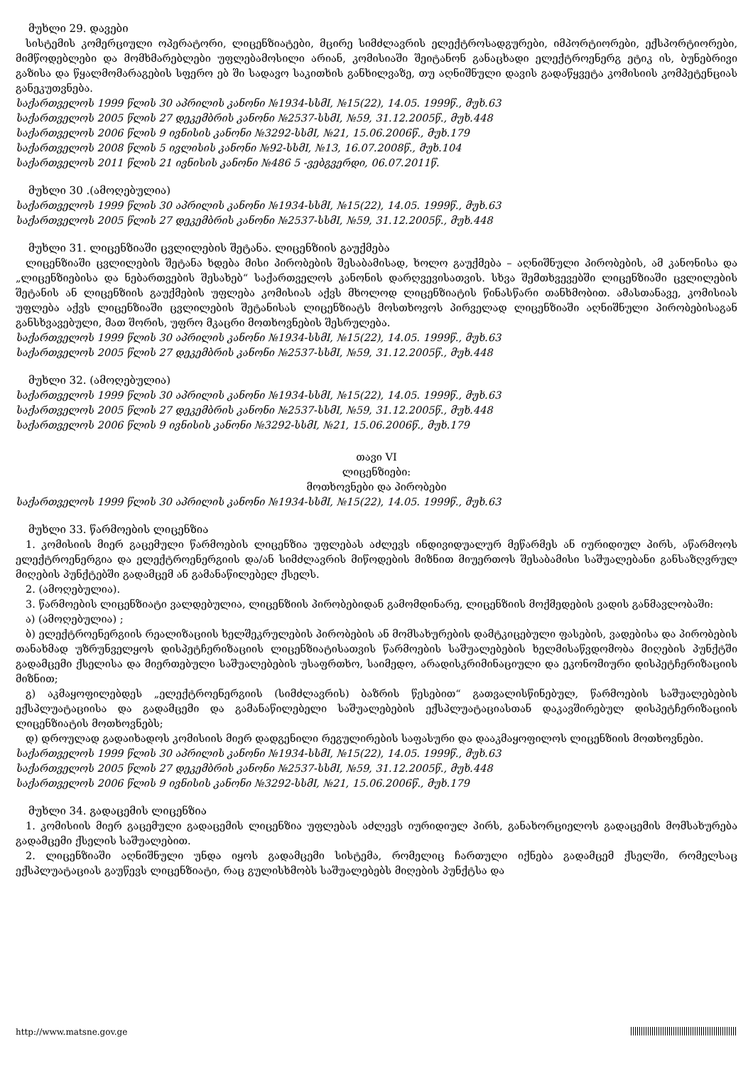მუხლი 29. დავები
სისტემის კომერციული ოპერატორი, ლიცენზიატები, მცირე სიმძლავრის ელექტროსადგურები, იმპორტიორები, ექსპორტიორები, მიმწოდებლები და მომხმარებლები უფლებამოსილი არიან, კომისიაში შეიტანონ განაცხადი ელექტროენერგ ეტიკ ის, ბუნებრივი გაზისა და წყალმომარაგების სფერო ებ ში სადავო საკითხის განხილვაზე, თუ აღნიშნული დავის გადაწყვეტა კომისიის კომპეტენციას განეკუთვნება.
საქართველოს 1999 წლის 30 აპრილის კანონი №1934-სსმI, №15(22), 14.05. 1999წ., მუხ.63
საქართველოს 2005 წლის 27 დეკემბრის კანონი №2537-სსმI, №59, 31.12.2005წ., მუხ.448
საქართველოს 2006 წლის 9 ივნისის კანონი №3292-სსმI, №21, 15.06.2006წ., მუხ.179
საქართველოს 2008 წლის 5 ივლისის კანონი №92-სსმI, №13, 16.07.2008წ., მუხ.104
საქართველოს 2011 წლის 21 ივნისის კანონი №486 5 -ვებგვერდი, 06.07.2011წ.
მუხლი 30 .(ამოღებულია)
საქართველოს 1999 წლის 30 აპრილის კანონი №1934-სსმI, №15(22), 14.05. 1999წ., მუხ.63
საქართველოს 2005 წლის 27 დეკემბრის კანონი №2537-სსმI, №59, 31.12.2005წ., მუხ.448
მუხლი 31. ლიცენზიაში ცვლილების შეტანა. ლიცენზიის გაუქმება
ლიცენზიაში ცვლილების შეტანა ხდება მისი პირობების შესაბამისად, ხოლო გაუქმება – აღნიშნული პირობების, ამ კანონისა და „ლიცენზიებისა და ნებართვების შესახებ“ საქართველოს კანონის დარღვევისათვის. სხვა შემთხვევებში ლიცენზიაში ცვლილების შეტანის ან ლიცენზიის გაუქმების უფლება კომისიას აქვს მხოლოდ ლიცენზიატის წინასწარი თანხმობით. ამასთანავე, კომისიას უფლება აქვს ლიცენზიაში ცვლილების შეტანისას ლიცენზიატს მოსთხოვოს პირველად ლიცენზიაში აღნიშნული პირობებისაგან განსხვავებული, მათ შორის, უფრო მკაცრი მოთხოვნების შესრულება.
საქართველოს 1999 წლის 30 აპრილის კანონი №1934-სსმI, №15(22), 14.05. 1999წ., მუხ.63
საქართველოს 2005 წლის 27 დეკემბრის კანონი №2537-სსმI, №59, 31.12.2005წ., მუხ.448
მუხლი 32. (ამოღებულია)
საქართველოს 1999 წლის 30 აპრილის კანონი №1934-სსმI, №15(22), 14.05. 1999წ., მუხ.63
საქართველოს 2005 წლის 27 დეკემბრის კანონი №2537-სსმI, №59, 31.12.2005წ., მუხ.448
საქართველოს 2006 წლის 9 ივნისის კანონი №3292-სსმI, №21, 15.06.2006წ., მუხ.179
თავი VI
ლიცენზიები:
მოთხოვნები და პირობები
საქართველოს 1999 წლის 30 აპრილის კანონი №1934-სსმI, №15(22), 14.05. 1999წ., მუხ.63
მუხლი 33. წარმოების ლიცენზია
1. კომისიის მიერ გაცემული წარმოების ლიცენზია უფლებას აძლევს ინდივიდუალურ მეწარმეს ან იურიდიულ პირს, აწარმოოს ელექტროენერგია და ელექტროენერგიის და/ან სიმძლავრის მიწოდების მიზნით მიუერთოს შესაბამისი საშუალებანი განსაზღვრულ მიღების პუნქტებში გადამცემ ან გამანაწილებელ ქსელს.
2. (ამოღებულია).
3. წარმოების ლიცენზიატი ვალდებულია, ლიცენზიის პირობებიდან გამომდინარე, ლიცენზიის მოქმედების ვადის განმავლობაში:
ა) (ამოღებულია) ;
ბ) ელექტროენერგიის რეალიზაციის ხელშეკრულების პირობების ან მომსახურების დამტკიცებული ფასების, ვადებისა და პირობების თანახმად უზრუნველყოს დისპეტჩერიზაციის ლიცენზიატისათვის წარმოების საშუალებების ხელმისაწვდომობა მიღების პუნქტში გადამცემი ქსელისა და მიერთებული საშუალებების უსაფრთხო, საიმედო, არადისკრიმინაციული და ეკონომიური დისპეტჩერიზაციის მიზნით;
გ) აკმაყოფილებდეს „ელექტროენერგიის (სიმძლავრის) ბაზრის წესებით“ გათვალისწინებულ, წარმოების საშუალებების ექსპლუატაციისა და გადამცემი და გამანაწილებელი საშუალებების ექსპლუატაციასთან დაკავშირებულ დისპეტჩერიზაციის ლიცენზიატის მოთხოვნებს;
დ) დროულად გადაიხადოს კომისიის მიერ დადგენილი რეგულირების საფასური და დააკმაყოფილოს ლიცენზიის მოთხოვნები.
საქართველოს 1999 წლის 30 აპრილის კანონი №1934-სსმI, №15(22), 14.05. 1999წ., მუხ.63
საქართველოს 2005 წლის 27 დეკემბრის კანონი №2537-სსმI, №59, 31.12.2005წ., მუხ.448
საქართველოს 2006 წლის 9 ივნისის კანონი №3292-სსმI, №21, 15.06.2006წ., მუხ.179
მუხლი 34. გადაცემის ლიცენზია
1. კომისიის მიერ გაცემული გადაცემის ლიცენზია უფლებას აძლევს იურიდიულ პირს, განახორციელოს გადაცემის მომსახურება გადამცემი ქსელის საშუალებით.
2. ლიცენზიაში აღნიშნული უნდა იყოს გადამცემი სისტემა, რომელიც ჩართული იქნება გადამცემ ქსელში, რომელსაც ექსპლუატაციას გაუწევს ლიცენზიატი, რაც გულისხმობს საშუალებებს მიღების პუნქტსა და
http://www.matsne.gov.ge